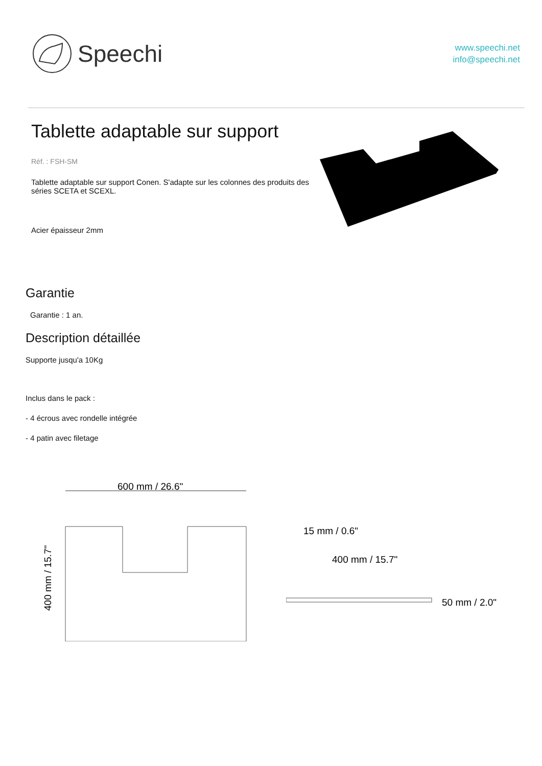Speechi
www.speechi.net
info@speechi.net
Tablette adaptable sur support
Réf. : FSH-SM
Tablette adaptable sur support Conen. S'adapte sur les colonnes des produits des séries SCETA et SCEXL.
Acier épaisseur 2mm
Garantie
Garantie : 1 an.
Description détaillée
Supporte jusqu'a 10Kg
Inclus dans le pack :
- 4 écrous avec rondelle intégrée
- 4 patin avec filetage
600 mm / 26.6"
400 mm / 15.7"
15 mm / 0.6"
400 mm / 15.7"
50 mm / 2.0"